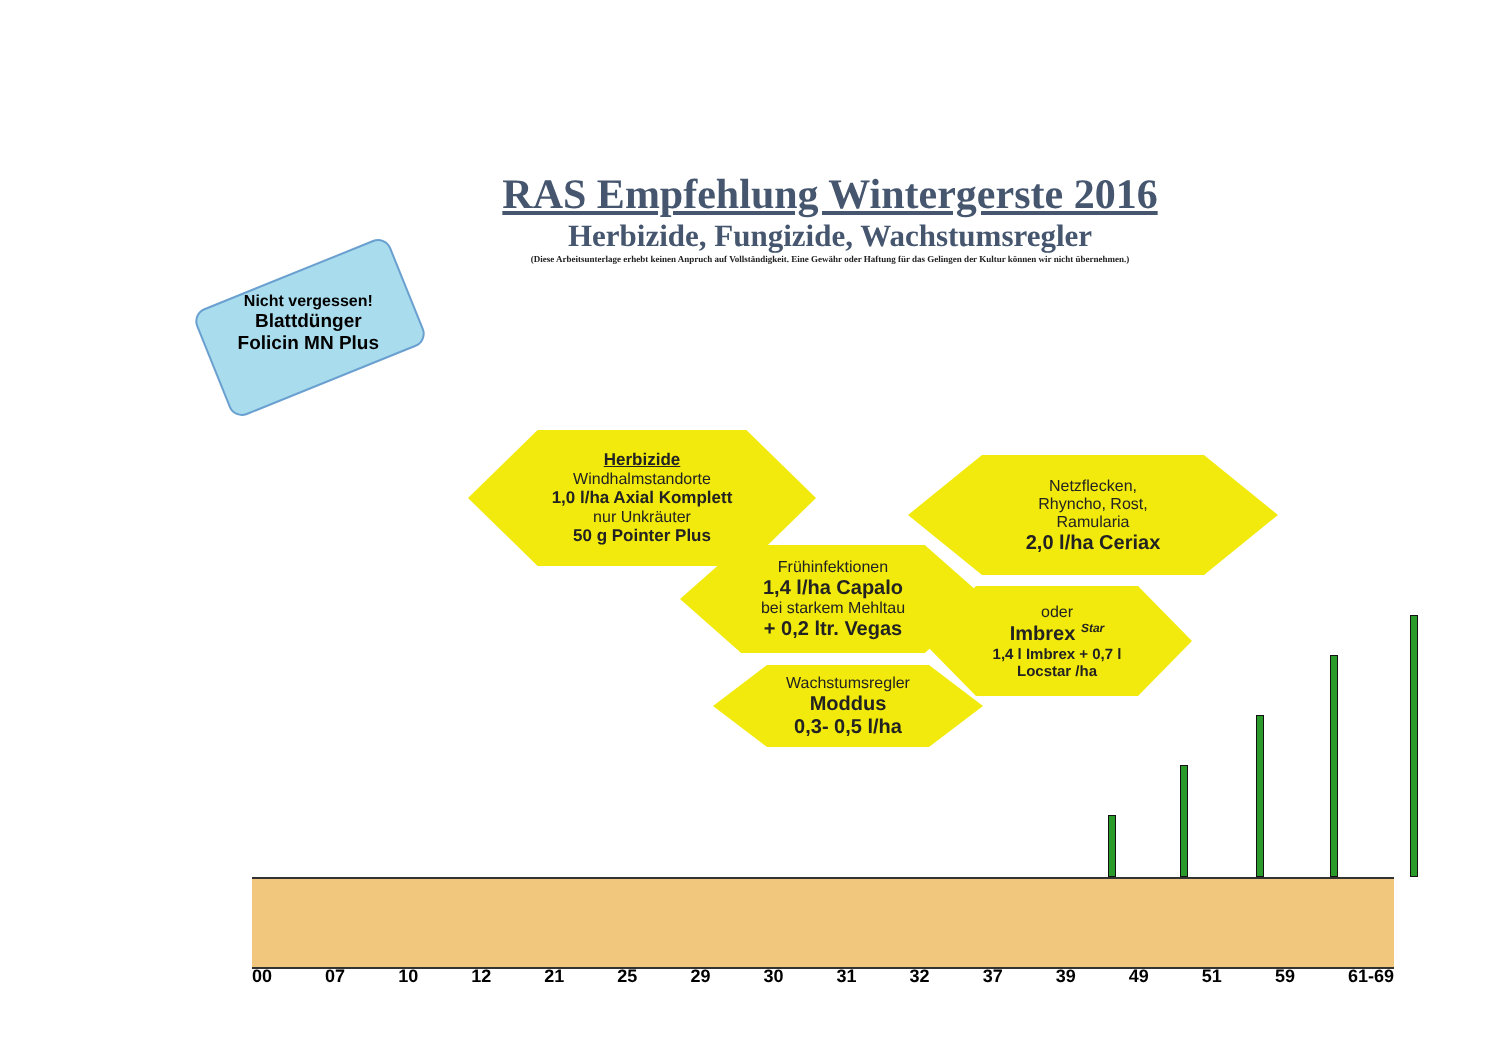RAS Empfehlung Wintergerste 2016
Herbizide, Fungizide, Wachstumsregler
(Diese Arbeitsunterlage erhebt keinen Anpruch auf Vollständigkeit. Eine Gewähr oder Haftung für das Gelingen der Kultur können wir nicht übernehmen.)
Nicht vergessen!
Blattdünger
Folicin MN Plus
Herbizide
Windhalmstandorte
1,0 l/ha Axial Komplett
nur Unkräuter
50 g Pointer Plus
Netzflecken,
Rhyncho, Rost,
Ramularia
2,0 l/ha Ceriax
Frühinfektionen
1,4 l/ha Capalo
bei starkem Mehltau
+ 0,2 ltr. Vegas
oder
Imbrex <sup>Star</sup>
1,4 l Imbrex + 0,7 l
Locstar /ha
Wachstumsregler
Moddus
0,3- 0,5 l/ha
00 07 10 12 21 25 29 30 31 32 37 39 49 51 59 61-69